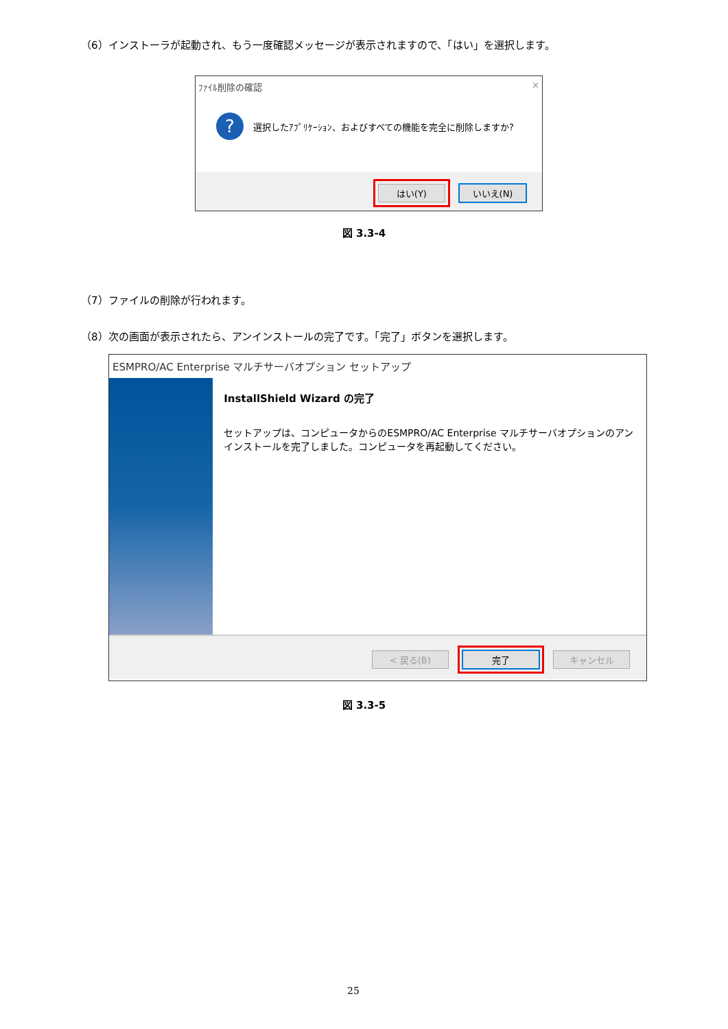（6）インストーラが起動され、もう一度確認メッセージが表示されますので、「はい」を選択します。
ﾌｧｲﾙ削除の確認 ✕
? 選択したｱﾌﾟﾘｹｰｼｮﾝ、およびすべての機能を完全に削除しますか?
はい(Y) いいえ(N)
図 3.3-4
（7）ファイルの削除が行われます。
（8）次の画面が表示されたら、アンインストールの完了です。「完了」ボタンを選択します。
ESMPRO/AC Enterprise マルチサーバオプション セットアップ
InstallShield Wizard の完了
セットアップは、コンピュータからのESMPRO/AC Enterprise マルチサーバオプションのアンインストールを完了しました。コンピュータを再起動してください。
< 戻る(B) 完了 キャンセル
図 3.3-5
25